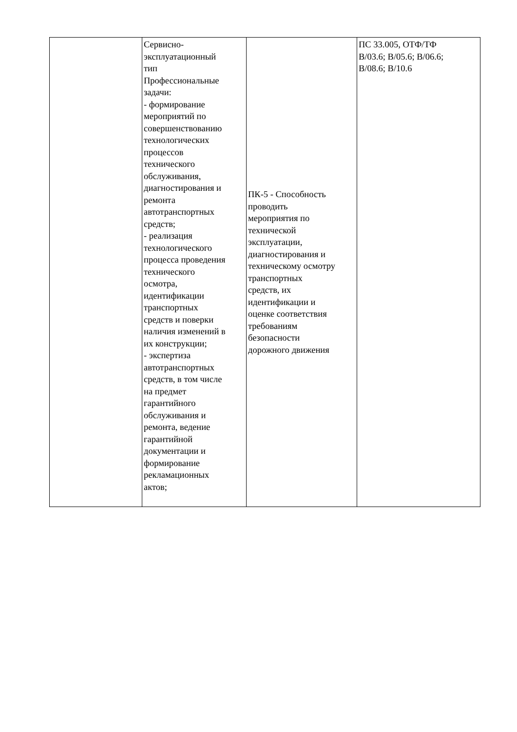| | Сервисно- эксплуатационный тип Профессиональные задачи: - формирование мероприятий по совершенствованию технологических процессов технического обслуживания, диагностирования и ремонта автотранспортных средств; - реализация технологического процесса проведения технического осмотра, идентификации транспортных средств и поверки наличия изменений в их конструкции; - экспертиза автотранспортных средств, в том числе на предмет гарантийного обслуживания и ремонта, ведение гарантийной документации и формирование рекламационных актов; | ПК-5 - Способность проводить мероприятия по технической эксплуатации, диагностирования и техническому осмотру транспортных средств, их идентификации и оценке соответствия требованиям безопасности дорожного движения | ПС 33.005, ОТФ/ТФ B/03.6; B/05.6; B/06.6; B/08.6; B/10.6 |